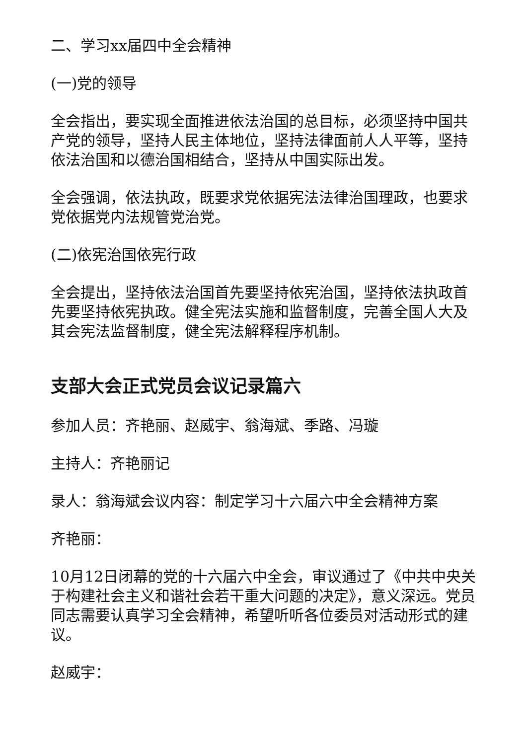二、学习xx届四中全会精神
(一)党的领导
全会指出，要实现全面推进依法治国的总目标，必须坚持中国共产党的领导，坚持人民主体地位，坚持法律面前人人平等，坚持依法治国和以德治国相结合，坚持从中国实际出发。
全会强调，依法执政，既要求党依据宪法法律治国理政，也要求党依据党内法规管党治党。
(二)依宪治国依宪行政
全会提出，坚持依法治国首先要坚持依宪治国，坚持依法执政首先要坚持依宪执政。健全宪法实施和监督制度，完善全国人大及其会宪法监督制度，健全宪法解释程序机制。
支部大会正式党员会议记录篇六
参加人员：齐艳丽、赵威宇、翁海斌、季路、冯璇
主持人：齐艳丽记
录人：翁海斌会议内容：制定学习十六届六中全会精神方案
齐艳丽：
10月12日闭幕的党的十六届六中全会，审议通过了《中共中央关于构建社会主义和谐社会若干重大问题的决定》，意义深远。党员同志需要认真学习全会精神，希望听听各位委员对活动形式的建议。
赵威宇：